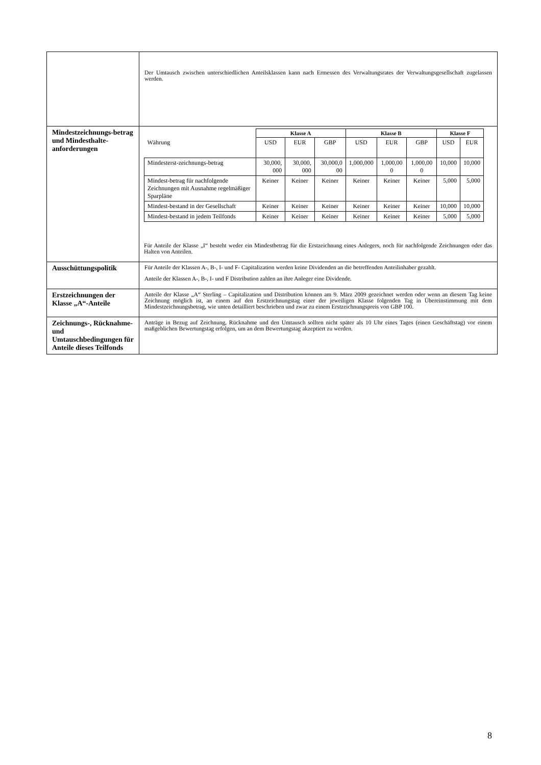| | Der Umtausch zwischen unterschiedlichen Anteilsklassen kann nach Ermessen des Verwaltungsrates der Verwaltungsgesellschaft zugelassen werden. |
| Mindestzeichnungs-betrag und Mindesthalte-anforderungen | / / Klasse A / / / Klasse B / / / Klasse F / / / --- / --- / --- / --- / --- / --- / --- / --- / --- / / Währung / USD / EUR / GBP / USD / EUR / GBP / USD / EUR / / Mindesterst-zeichnungs-betrag / 30,000, 000 / 30,000, 000 / 30,000,0 00 / 1,000,000 / 1,000,00 0 / 1,000,00 0 / 10,000 / 10,000 / / Mindest-betrag für nachfolgende Zeichnungen mit Ausnahme regelmäßiger Sparpläne / Keiner / Keiner / Keiner / Keiner / Keiner / Keiner / 5,000 / 5,000 / / Mindest-bestand in der Gesellschaft / Keiner / Keiner / Keiner / Keiner / Keiner / Keiner / 10,000 / 10,000 / / Mindest-bestand in jedem Teilfonds / Keiner / Keiner / Keiner / Keiner / Keiner / Keiner / 5,000 / 5,000 / Für Anteile der Klasse „I“ besteht weder ein Mindestbetrag für die Erstzeichnung eines Anlegers, noch für nachfolgende Zeichnungen oder das Halten von Anteilen. |
| Ausschüttungspolitik | Für Anteile der Klassen A-, B-, I- und F- Capitalization werden keine Dividenden an die betreffenden Anteilinhaber gezahlt. Anteile der Klassen A-, B-, I- und F Distribution zahlen an ihre Anleger eine Dividende. |
| Erstzeichnungen der Klasse „A“-Anteile | Anteile der Klasse „A“ Sterling – Capitalization und Distribution können am 9. März 2009 gezeichnet werden oder wenn an diesem Tag keine Zeichnung möglich ist, an einem auf den Erstzeichnungstag einer der jeweiligen Klasse folgenden Tag in Übereinstimmung mit dem Mindestzeichnungsbetrag, wie unten detailliert beschrieben und zwar zu einem Erstzeichnungspreis von GBP 100. |
| Zeichnungs-, Rücknahme- und Umtauschbedingungen für Anteile dieses Teilfonds | Anträge in Bezug auf Zeichnung, Rücknahme und den Umtausch sollten nicht später als 10 Uhr eines Tages (einen Geschäftstag) vor einem maßgeblichen Bewertungstag erfolgen, um an dem Bewertungstag akzeptiert zu werden. |
8